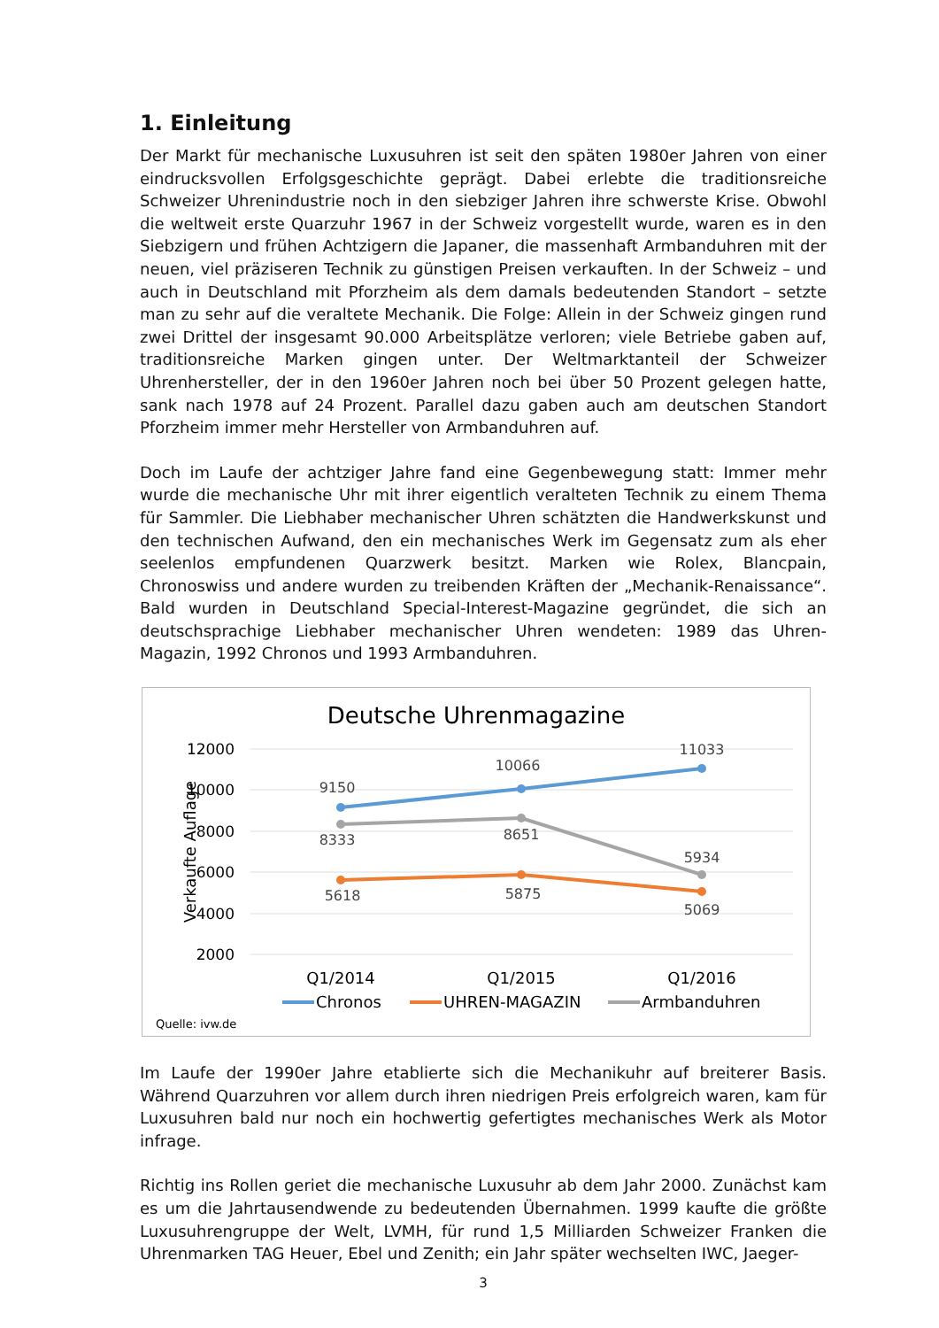1. Einleitung
Der Markt für mechanische Luxusuhren ist seit den späten 1980er Jahren von einer eindrucksvollen Erfolgsgeschichte geprägt. Dabei erlebte die traditionsreiche Schweizer Uhrenindustrie noch in den siebziger Jahren ihre schwerste Krise. Obwohl die weltweit erste Quarzuhr 1967 in der Schweiz vorgestellt wurde, waren es in den Siebzigern und frühen Achtzigern die Japaner, die massenhaft Armbanduhren mit der neuen, viel präziseren Technik zu günstigen Preisen verkauften. In der Schweiz – und auch in Deutschland mit Pforzheim als dem damals bedeutenden Standort – setzte man zu sehr auf die veraltete Mechanik. Die Folge: Allein in der Schweiz gingen rund zwei Drittel der insgesamt 90.000 Arbeitsplätze verloren; viele Betriebe gaben auf, traditionsreiche Marken gingen unter. Der Weltmarktanteil der Schweizer Uhrenhersteller, der in den 1960er Jahren noch bei über 50 Prozent gelegen hatte, sank nach 1978 auf 24 Prozent. Parallel dazu gaben auch am deutschen Standort Pforzheim immer mehr Hersteller von Armbanduhren auf.
Doch im Laufe der achtziger Jahre fand eine Gegenbewegung statt: Immer mehr wurde die mechanische Uhr mit ihrer eigentlich veralteten Technik zu einem Thema für Sammler. Die Liebhaber mechanischer Uhren schätzten die Handwerkskunst und den technischen Aufwand, den ein mechanisches Werk im Gegensatz zum als eher seelenlos empfundenen Quarzwerk besitzt. Marken wie Rolex, Blancpain, Chronoswiss und andere wurden zu treibenden Kräften der „Mechanik-Renaissance“. Bald wurden in Deutschland Special-Interest-Magazine gegründet, die sich an deutschsprachige Liebhaber mechanischer Uhren wendeten: 1989 das Uhren-Magazin, 1992 Chronos und 1993 Armbanduhren.
Deutsche Uhrenmagazine
12000
10000
8000
6000
4000
2000
Verkaufte Auflage
9150
10066
11033
8333
8651
5934
5618
5875
5069
Q1/2014
Q1/2015
Q1/2016
Chronos
UHREN-MAGAZIN
Armbanduhren
Quelle: ivw.de
Im Laufe der 1990er Jahre etablierte sich die Mechanikuhr auf breiterer Basis. Während Quarzuhren vor allem durch ihren niedrigen Preis erfolgreich waren, kam für Luxusuhren bald nur noch ein hochwertig gefertigtes mechanisches Werk als Motor infrage.
Richtig ins Rollen geriet die mechanische Luxusuhr ab dem Jahr 2000. Zunächst kam es um die Jahrtausendwende zu bedeutenden Übernahmen. 1999 kaufte die größte Luxusuhrengruppe der Welt, LVMH, für rund 1,5 Milliarden Schweizer Franken die Uhrenmarken TAG Heuer, Ebel und Zenith; ein Jahr später wechselten IWC, Jaeger-
3